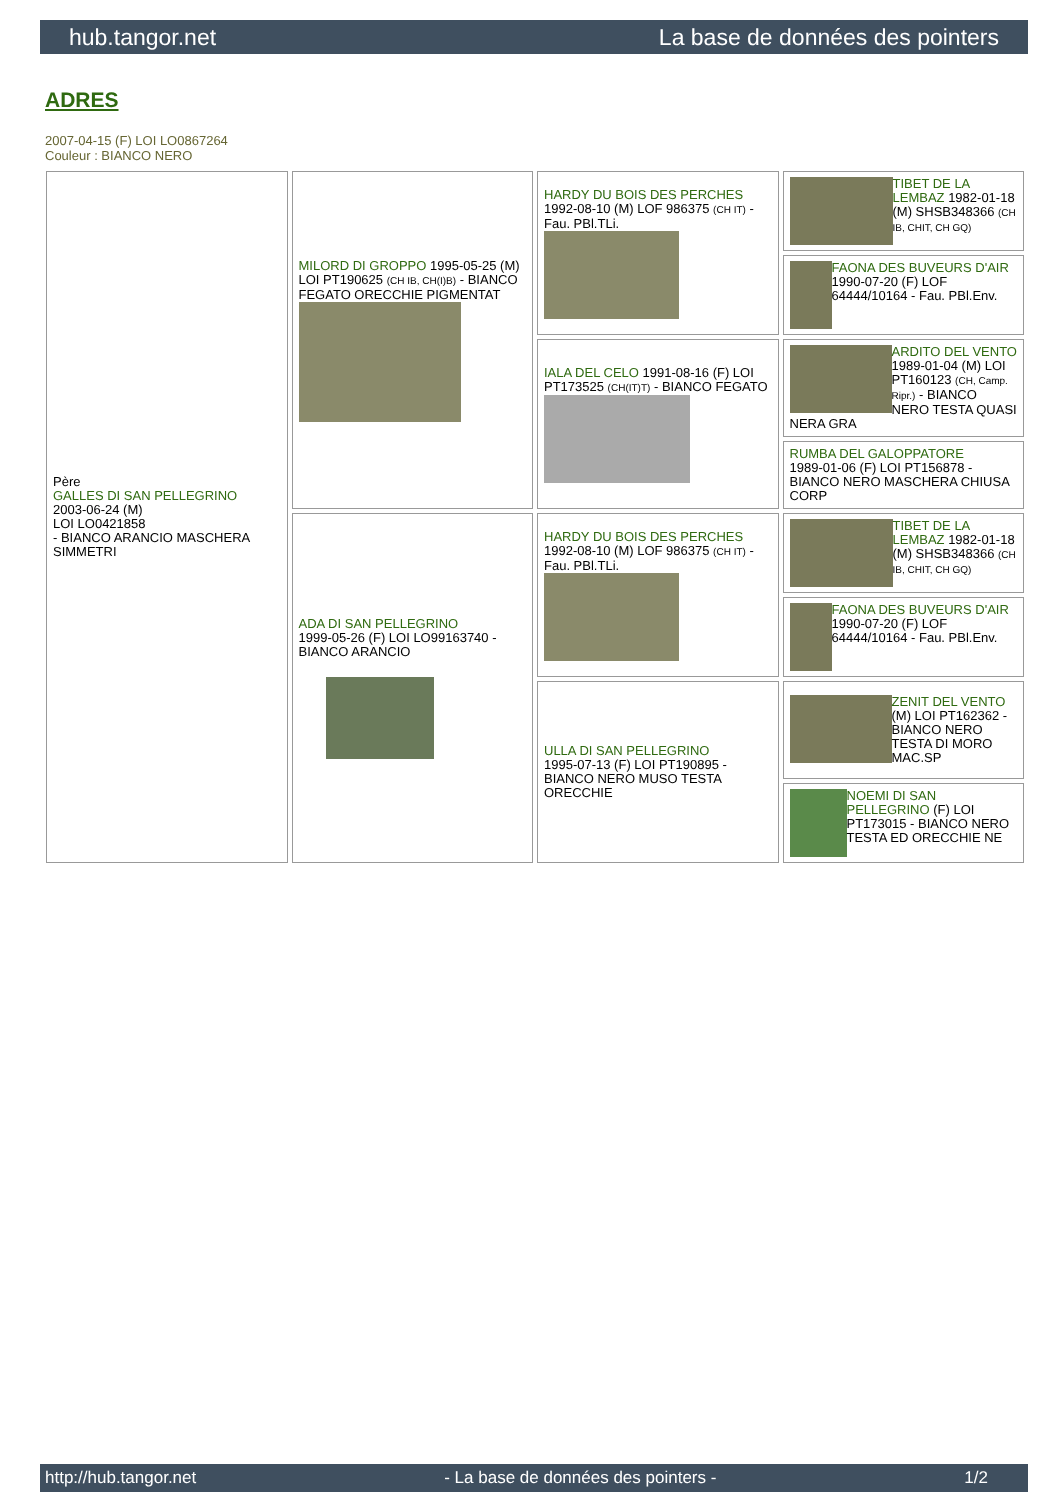hub.tangor.net La base de données des pointers
ADRES
2007-04-15 (F) LOI LO0867264
Couleur : BIANCO NERO
| Père GALLES DI SAN PELLEGRINO 2003-06-24 (M) LOI LO0421858 - BIANCO ARANCIO MASCHERA SIMMETRI | MILORD DI GROPPO 1995-05-25 (M) LOI PT190625 (CH IB, CH(I)B) - BIANCO FEGATO ORECCHIE PIGMENTAT | HARDY DU BOIS DES PERCHES 1992-08-10 (M) LOF 986375 (CH IT) - Fau. PBl.TLi. | TIBET DE LA LEMBAZ 1982-01-18 (M) SHSB348366 (CH IB, CHIT, CH GQ) |
| | | | FAONA DES BUVEURS D'AIR 1990-07-20 (F) LOF 64444/10164 - Fau. PBl.Env. |
| | | IALA DEL CELO 1991-08-16 (F) LOI PT173525 (CH(IT)T) - BIANCO FEGATO | ARDITO DEL VENTO 1989-01-04 (M) LOI PT160123 (CH, Camp. Ripr.) - BIANCO NERO TESTA QUASI NERA GRA |
| | | | RUMBA DEL GALOPPATORE 1989-01-06 (F) LOI PT156878 - BIANCO NERO MASCHERA CHIUSA CORP |
| | ADA DI SAN PELLEGRINO 1999-05-26 (F) LOI LO99163740 - BIANCO ARANCIO | HARDY DU BOIS DES PERCHES 1992-08-10 (M) LOF 986375 (CH IT) - Fau. PBl.TLi. | TIBET DE LA LEMBAZ 1982-01-18 (M) SHSB348366 (CH IB, CHIT, CH GQ) |
| | | | FAONA DES BUVEURS D'AIR 1990-07-20 (F) LOF 64444/10164 - Fau. PBl.Env. |
| | | ULLA DI SAN PELLEGRINO 1995-07-13 (F) LOI PT190895 - BIANCO NERO MUSO TESTA ORECCHIE | ZENIT DEL VENTO (M) LOI PT162362 - BIANCO NERO TESTA DI MORO MAC.SP |
| | | | NOEMI DI SAN PELLEGRINO (F) LOI PT173015 - BIANCO NERO TESTA ED ORECCHIE NE |
http://hub.tangor.net - La base de données des pointers - 1/2